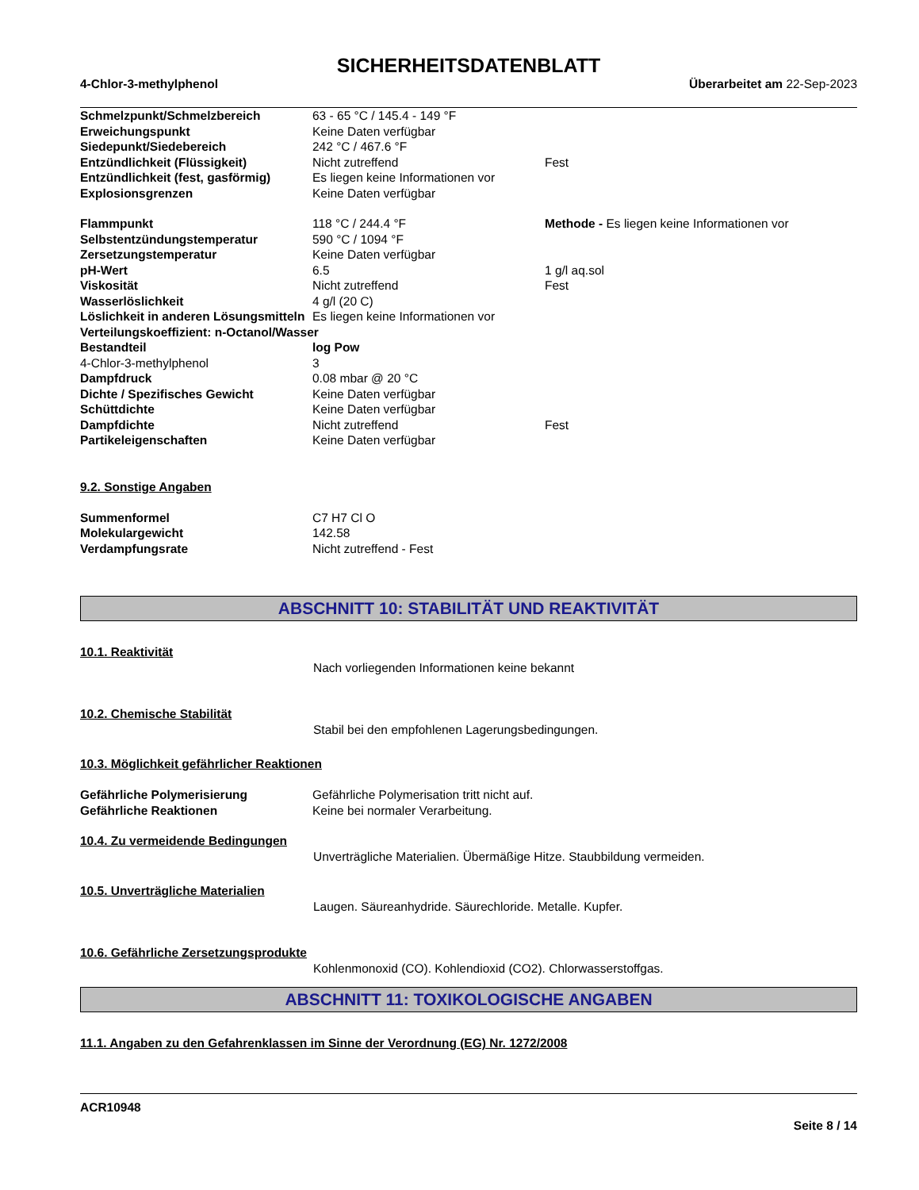SICHERHEITSDATENBLATT
4-Chlor-3-methylphenol Überarbeitet am 22-Sep-2023
| Schmelzpunkt/Schmelzbereich | 63 - 65 °C / 145.4 - 149 °F | |
| Erweichungspunkt | Keine Daten verfügbar | |
| Siedepunkt/Siedebereich | 242 °C / 467.6 °F | |
| Entzündlichkeit (Flüssigkeit) | Nicht zutreffend | Fest |
| Entzündlichkeit (fest, gasförmig) | Es liegen keine Informationen vor | |
| Explosionsgrenzen | Keine Daten verfügbar | |
| Flammpunkt | 118 °C / 244.4 °F | Methode - Es liegen keine Informationen vor |
| Selbstentzündungstemperatur | 590 °C / 1094 °F | |
| Zersetzungstemperatur | Keine Daten verfügbar | |
| pH-Wert | 6.5 | 1 g/l aq.sol |
| Viskosität | Nicht zutreffend | Fest |
| Wasserlöslichkeit | 4 g/l (20 C) | |
| Löslichkeit in anderen Lösungsmitteln | Es liegen keine Informationen vor | |
| Verteilungskoeffizient: n-Octanol/Wasser | | |
| Bestandteil | log Pow | |
| 4-Chlor-3-methylphenol | 3 | |
| Dampfdruck | 0.08 mbar @ 20 °C | |
| Dichte / Spezifisches Gewicht | Keine Daten verfügbar | |
| Schüttdichte | Keine Daten verfügbar | |
| Dampfdichte | Nicht zutreffend | Fest |
| Partikeleigenschaften | Keine Daten verfügbar | |
9.2. Sonstige Angaben
| Summenformel | C7 H7 Cl O |
| Molekulargewicht | 142.58 |
| Verdampfungsrate | Nicht zutreffend - Fest |
ABSCHNITT 10: STABILITÄT UND REAKTIVITÄT
10.1. Reaktivität
Nach vorliegenden Informationen keine bekannt
10.2. Chemische Stabilität
Stabil bei den empfohlenen Lagerungsbedingungen.
10.3. Möglichkeit gefährlicher Reaktionen
| Gefährliche Polymerisierung | Gefährliche Polymerisation tritt nicht auf. |
| Gefährliche Reaktionen | Keine bei normaler Verarbeitung. |
10.4. Zu vermeidende Bedingungen
Unverträgliche Materialien. Übermäßige Hitze. Staubbildung vermeiden.
10.5. Unverträgliche Materialien
Laugen. Säureanhydride. Säurechloride. Metalle. Kupfer.
10.6. Gefährliche Zersetzungsprodukte
Kohlenmonoxid (CO). Kohlendioxid (CO2). Chlorwasserstoffgas.
ABSCHNITT 11: TOXIKOLOGISCHE ANGABEN
11.1. Angaben zu den Gefahrenklassen im Sinne der Verordnung (EG) Nr. 1272/2008
ACR10948
Seite 8 / 14